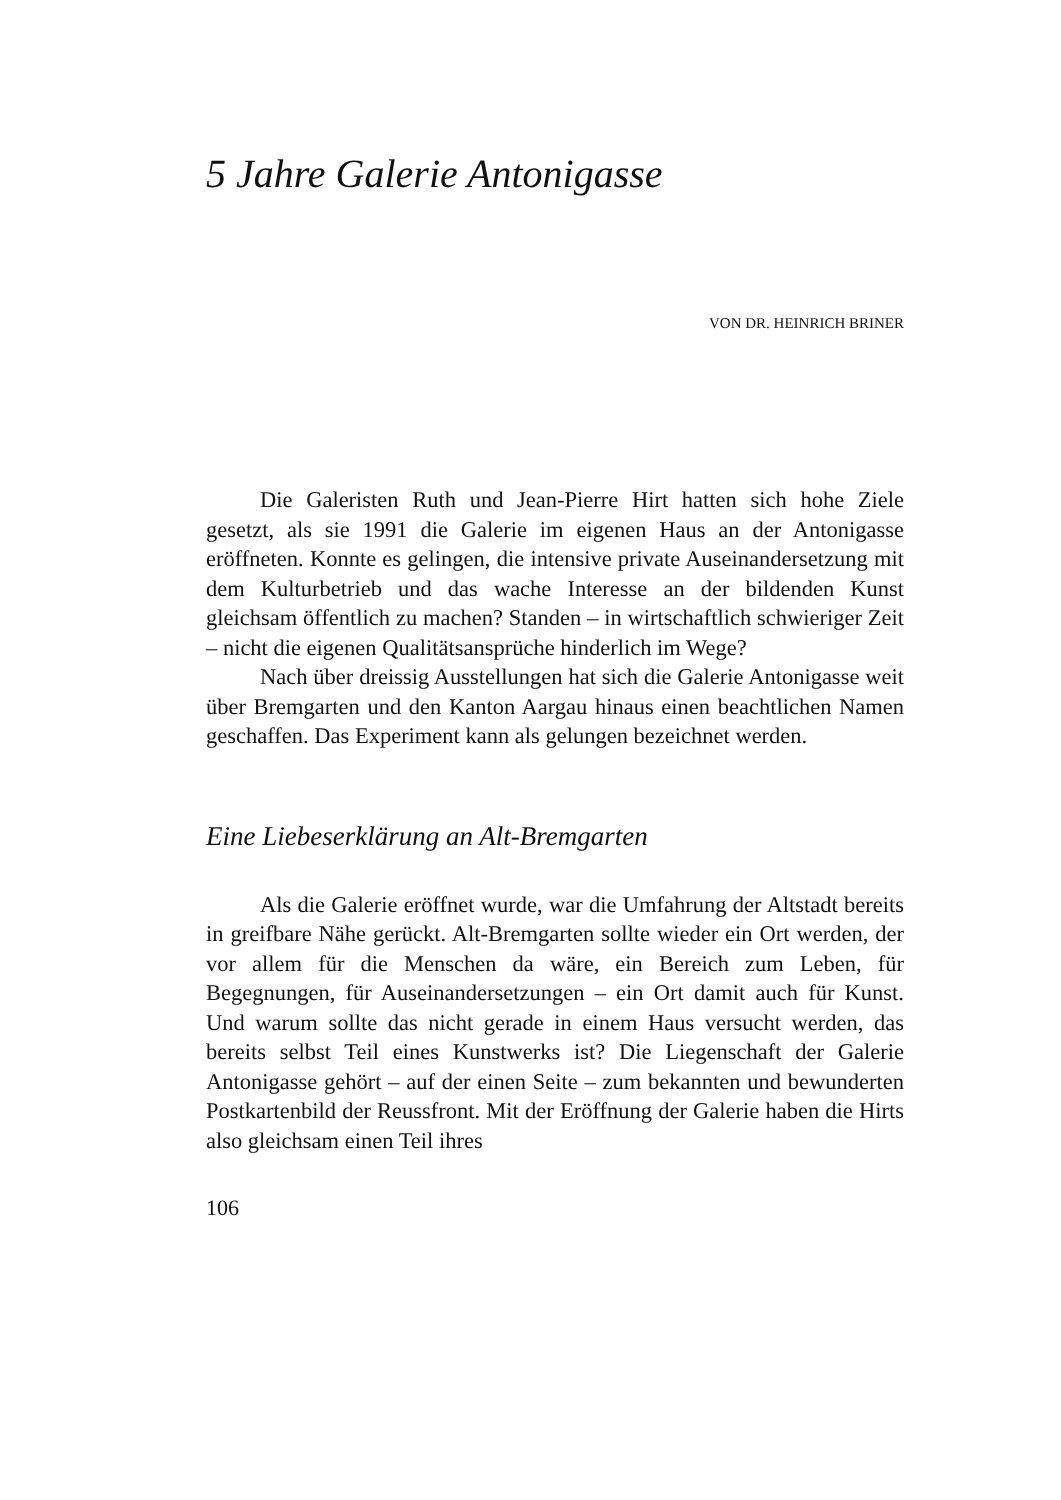5 Jahre Galerie Antonigasse
VON DR. HEINRICH BRINER
Die Galeristen Ruth und Jean-Pierre Hirt hatten sich hohe Ziele gesetzt, als sie 1991 die Galerie im eigenen Haus an der Antonigasse eröffneten. Konnte es gelingen, die intensive private Auseinandersetzung mit dem Kulturbetrieb und das wache Interesse an der bildenden Kunst gleichsam öffentlich zu machen? Standen – in wirtschaftlich schwieriger Zeit – nicht die eigenen Qualitätsansprüche hinderlich im Wege?
Nach über dreissig Ausstellungen hat sich die Galerie Antonigasse weit über Bremgarten und den Kanton Aargau hinaus einen beachtlichen Namen geschaffen. Das Experiment kann als gelungen bezeichnet werden.
Eine Liebeserklärung an Alt-Bremgarten
Als die Galerie eröffnet wurde, war die Umfahrung der Altstadt bereits in greifbare Nähe gerückt. Alt-Bremgarten sollte wieder ein Ort werden, der vor allem für die Menschen da wäre, ein Bereich zum Leben, für Begegnungen, für Auseinandersetzungen – ein Ort damit auch für Kunst. Und warum sollte das nicht gerade in einem Haus versucht werden, das bereits selbst Teil eines Kunstwerks ist? Die Liegenschaft der Galerie Antonigasse gehört – auf der einen Seite – zum bekannten und bewunderten Postkartenbild der Reussfront. Mit der Eröffnung der Galerie haben die Hirts also gleichsam einen Teil ihres
106